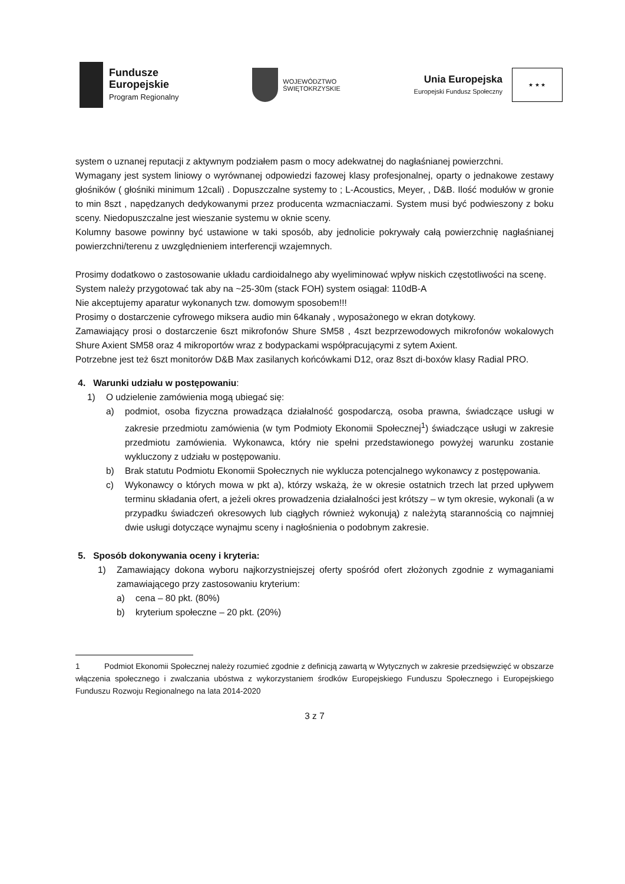Fundusze
Europejskie
Program Regionalny
WOJEWÓDZTWO
ŚWIĘTOKRZYSKIE
Unia Europejska
Europejski Fundusz Społeczny
★ ★ ★
system o uznanej reputacji z aktywnym podziałem pasm o mocy adekwatnej do nagłaśnianej powierzchni.
Wymagany jest system liniowy o wyrównanej odpowiedzi fazowej klasy profesjonalnej, oparty o jednakowe zestawy głośników ( głośniki minimum 12cali) . Dopuszczalne systemy to ; L-Acoustics, Meyer, , D&B. Ilość modułów w gronie to min 8szt , napędzanych dedykowanymi przez producenta wzmacniaczami. System musi być podwieszony z boku sceny. Niedopuszczalne jest wieszanie systemu w oknie sceny.
Kolumny basowe powinny być ustawione w taki sposób, aby jednolicie pokrywały całą powierzchnię nagłaśnianej powierzchni/terenu z uwzględnieniem interferencji wzajemnych.
Prosimy dodatkowo o zastosowanie układu cardioidalnego aby wyeliminować wpływ niskich częstotliwości na scenę.
System należy przygotować tak aby na ~25-30m (stack FOH) system osiągał: 110dB-A
Nie akceptujemy aparatur wykonanych tzw. domowym sposobem!!!
Prosimy o dostarczenie cyfrowego miksera audio min 64kanały , wyposażonego w ekran dotykowy.
Zamawiający prosi o dostarczenie 6szt mikrofonów Shure SM58 , 4szt bezprzewodowych mikrofonów wokalowych Shure Axient SM58 oraz 4 mikroportów wraz z bodypackami współpracującymi z sytem Axient.
Potrzebne jest też 6szt monitorów D&B Max zasilanych końcówkami D12, oraz 8szt di-boxów klasy Radial PRO.
4. Warunki udziału w postępowaniu:
1) O udzielenie zamówienia mogą ubiegać się:
a) podmiot, osoba fizyczna prowadząca działalność gospodarczą, osoba prawna, świadczące usługi w zakresie przedmiotu zamówienia (w tym Podmioty Ekonomii Społecznej<sup>1</sup>) świadczące usługi w zakresie przedmiotu zamówienia. Wykonawca, który nie spełni przedstawionego powyżej warunku zostanie wykluczony z udziału w postępowaniu.
b) Brak statutu Podmiotu Ekonomii Społecznych nie wyklucza potencjalnego wykonawcy z postępowania.
c) Wykonawcy o których mowa w pkt a), którzy wskażą, że w okresie ostatnich trzech lat przed upływem terminu składania ofert, a jeżeli okres prowadzenia działalności jest krótszy – w tym okresie, wykonali (a w przypadku świadczeń okresowych lub ciągłych również wykonują) z należytą starannością co najmniej dwie usługi dotyczące wynajmu sceny i nagłośnienia o podobnym zakresie.
5. Sposób dokonywania oceny i kryteria:
1) Zamawiający dokona wyboru najkorzystniejszej oferty spośród ofert złożonych zgodnie z wymaganiami zamawiającego przy zastosowaniu kryterium:
a) cena – 80 pkt. (80%)
b) kryterium społeczne – 20 pkt. (20%)
1 Podmiot Ekonomii Społecznej należy rozumieć zgodnie z definicją zawartą w Wytycznych w zakresie przedsięwzięć w obszarze włączenia społecznego i zwalczania ubóstwa z wykorzystaniem środków Europejskiego Funduszu Społecznego i Europejskiego Funduszu Rozwoju Regionalnego na lata 2014-2020
3 z 7